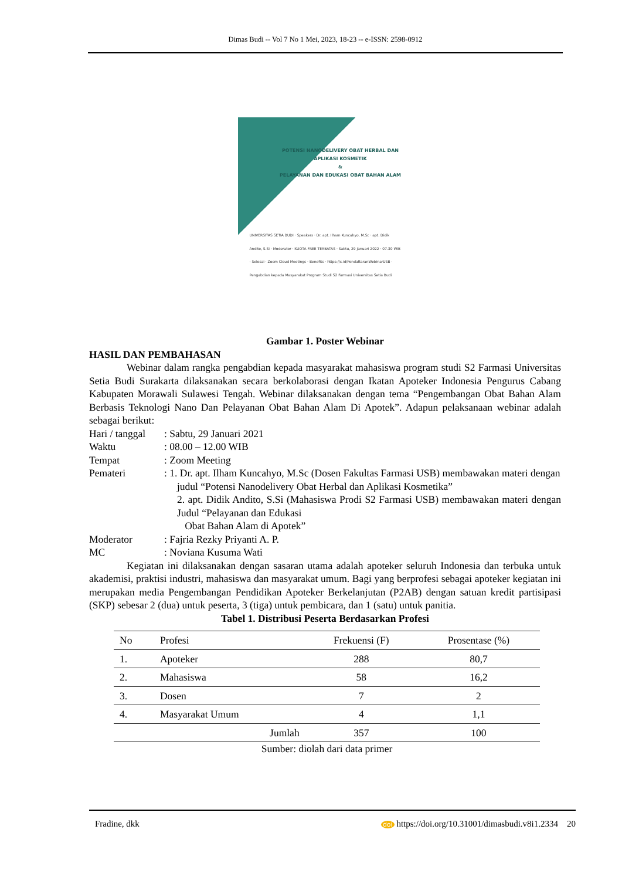Dimas Budi -- Vol 7 No 1 Mei, 2023, 18-23 -- e-ISSN: 2598-0912
POTENSI NANODELIVERY OBAT HERBAL DAN APLIKASI KOSMETIK
&
PELAYANAN DAN EDUKASI OBAT BAHAN ALAM
UNIVERSITAS SETIA BUDI · Speakers · Dr. apt. Ilham Kuncahyo, M.Sc · apt. Didik Andito, S.Si · Moderator · KUOTA FREE TERBATAS · Sabtu, 29 Januari 2022 · 07.30 WIB - Selesai · Zoom Cloud Meetings · Benefits · https://s.id/PendaftaranWebinarUSB · Pengabdian kepada Masyarakat Program Studi S2 Farmasi Universitas Setia Budi
Gambar 1. Poster Webinar
HASIL DAN PEMBAHASAN
Webinar dalam rangka pengabdian kepada masyarakat mahasiswa program studi S2 Farmasi Universitas Setia Budi Surakarta dilaksanakan secara berkolaborasi dengan Ikatan Apoteker Indonesia Pengurus Cabang Kabupaten Morawali Sulawesi Tengah. Webinar dilaksanakan dengan tema “Pengembangan Obat Bahan Alam Berbasis Teknologi Nano Dan Pelayanan Obat Bahan Alam Di Apotek”. Adapun pelaksanaan webinar adalah sebagai berikut:
Hari / tanggal: Sabtu, 29 Januari 2021
Waktu: 08.00 – 12.00 WIB
Tempat: Zoom Meeting
Pemateri: 1. Dr. apt. Ilham Kuncahyo, M.Sc (Dosen Fakultas Farmasi USB) membawakan materi dengan
judul “Potensi Nanodelivery Obat Herbal dan Aplikasi Kosmetika”
2. apt. Didik Andito, S.Si (Mahasiswa Prodi S2 Farmasi USB) membawakan materi dengan Judul “Pelayanan dan Edukasi
Obat Bahan Alam di Apotek”
Moderator: Fajria Rezky Priyanti A. P.
MC: Noviana Kusuma Wati
Kegiatan ini dilaksanakan dengan sasaran utama adalah apoteker seluruh Indonesia dan terbuka untuk akademisi, praktisi industri, mahasiswa dan masyarakat umum. Bagi yang berprofesi sebagai apoteker kegiatan ini merupakan media Pengembangan Pendidikan Apoteker Berkelanjutan (P2AB) dengan satuan kredit partisipasi (SKP) sebesar 2 (dua) untuk peserta, 3 (tiga) untuk pembicara, dan 1 (satu) untuk panitia.
Tabel 1. Distribusi Peserta Berdasarkan Profesi
| No | Profesi | Frekuensi (F) | Prosentase (%) |
| --- | --- | --- | --- |
| 1. | Apoteker | 288 | 80,7 |
| 2. | Mahasiswa | 58 | 16,2 |
| 3. | Dosen | 7 | 2 |
| 4. | Masyarakat Umum | 4 | 1,1 |
| | Jumlah | 357 | 100 |
Sumber: diolah dari data primer
Fradine, dkk doi https://doi.org/10.31001/dimasbudi.v8i1.2334 20